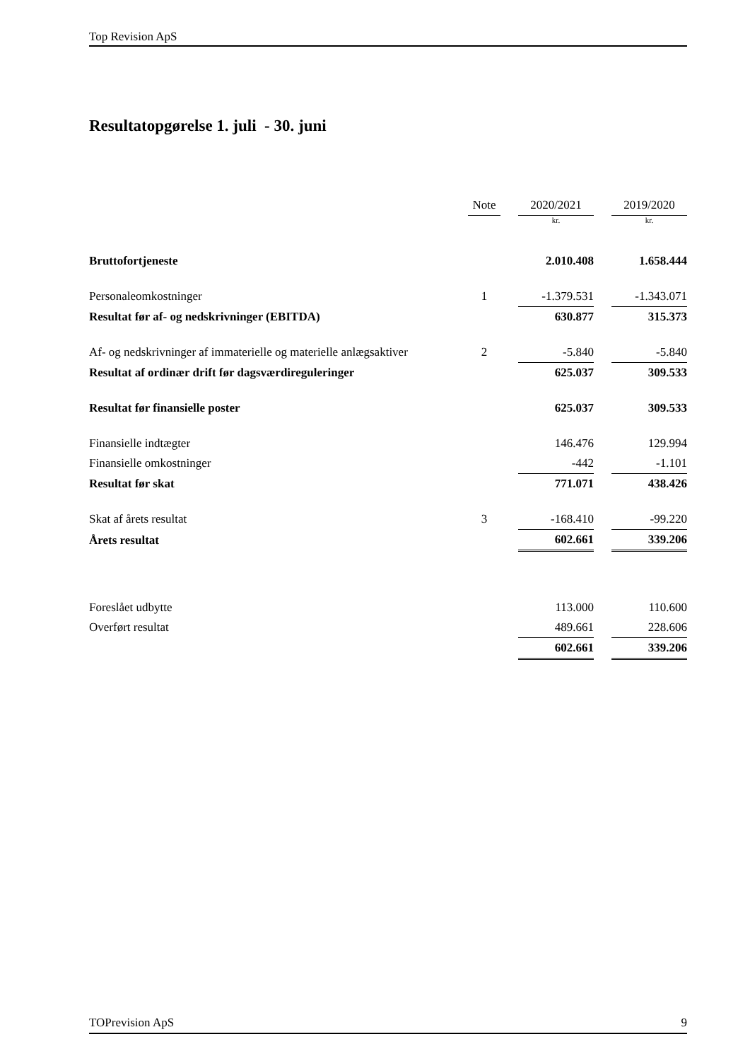Top Revision ApS
Resultatopgørelse 1. juli - 30. juni
| | Note | | 2020/2021 | | 2019/2020 |
| --- | --- | --- | --- | --- | --- |
| | | | kr. | | kr. |
| Bruttofortjeneste | | | 2.010.408 | | 1.658.444 |
| Personaleomkostninger | 1 | | -1.379.531 | | -1.343.071 |
| Resultat før af- og nedskrivninger (EBITDA) | | | 630.877 | | 315.373 |
| Af- og nedskrivninger af immaterielle og materielle anlægsaktiver | 2 | | -5.840 | | -5.840 |
| Resultat af ordinær drift før dagsværdireguleringer | | | 625.037 | | 309.533 |
| Resultat før finansielle poster | | | 625.037 | | 309.533 |
| Finansielle indtægter | | | 146.476 | | 129.994 |
| Finansielle omkostninger | | | -442 | | -1.101 |
| Resultat før skat | | | 771.071 | | 438.426 |
| Skat af årets resultat | 3 | | -168.410 | | -99.220 |
| Årets resultat | | | 602.661 | | 339.206 |
| Foreslået udbytte | | | 113.000 | | 110.600 |
| Overført resultat | | | 489.661 | | 228.606 |
| | | | 602.661 | | 339.206 |
TOPrevision ApS 9